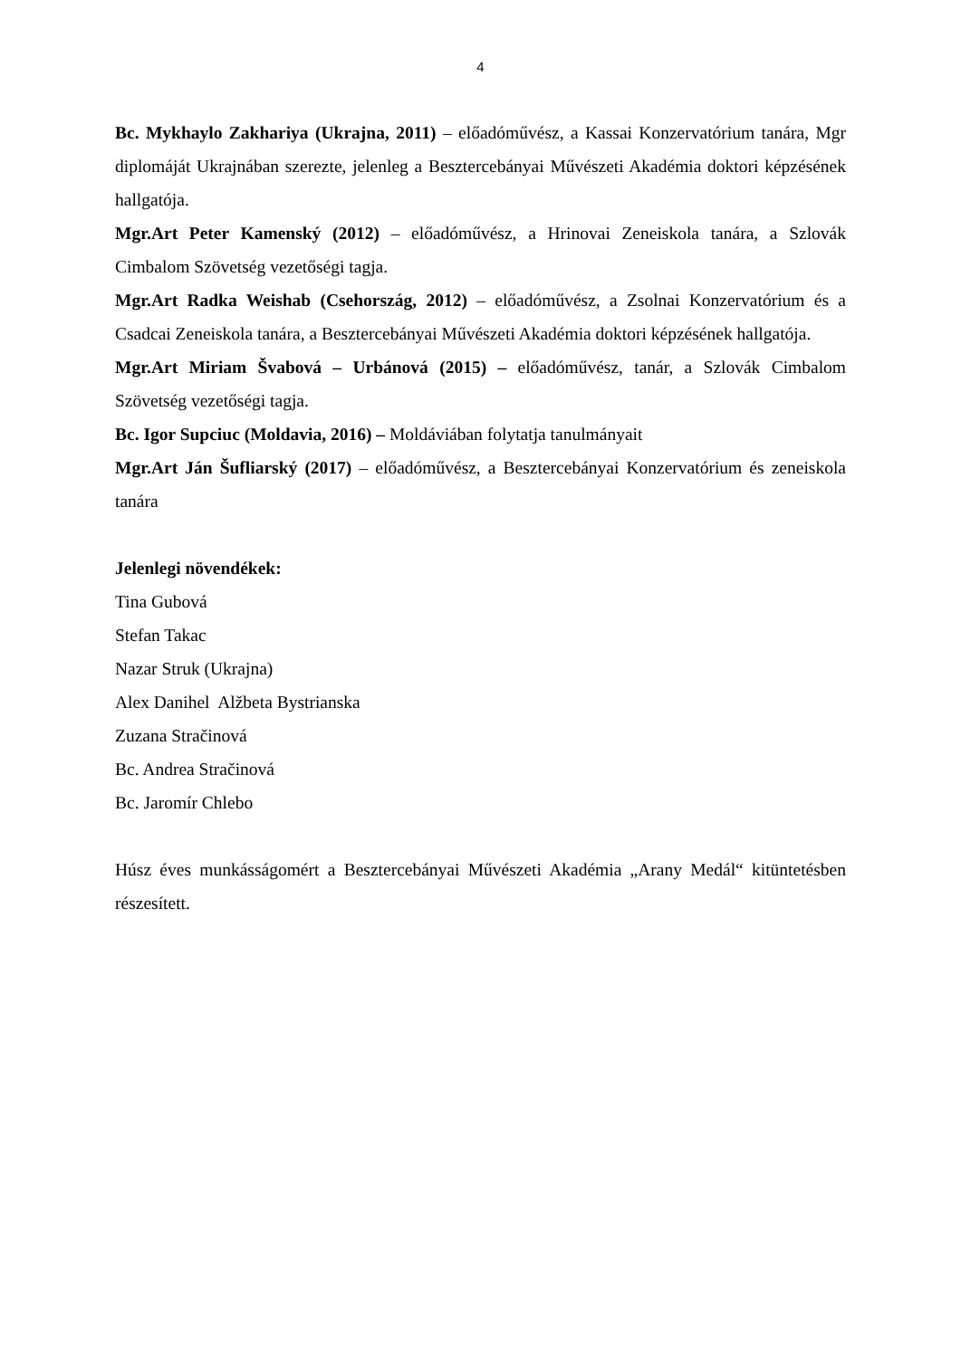4
Bc. Mykhaylo Zakhariya (Ukrajna, 2011) – előadóművész, a Kassai Konzervatórium tanára, Mgr diplomáját Ukrajnában szerezte, jelenleg a Besztercebányai Művészeti Akadémia doktori képzésének hallgatója.
Mgr.Art Peter Kamenský (2012) – előadóművész, a Hrinovai Zeneiskola tanára, a Szlovák Cimbalom Szövetség vezetőségi tagja.
Mgr.Art Radka Weishab (Csehország, 2012) – előadóművész, a Zsolnai Konzervatórium és a Csadcai Zeneiskola tanára, a Besztercebányai Művészeti Akadémia doktori képzésének hallgatója.
Mgr.Art Miriam Švabová – Urbánová (2015) – előadóművész, tanár, a Szlovák Cimbalom Szövetség vezetőségi tagja.
Bc. Igor Supciuc (Moldavia, 2016) – Moldáviában folytatja tanulmányait
Mgr.Art Ján Šufliarský (2017) – előadóművész, a Besztercebányai Konzervatórium és zeneiskola tanára
Jelenlegi növendékek:
Tina Gubová
Stefan Takac
Nazar Struk (Ukrajna)
Alex Danihel Alžbeta Bystrianska
Zuzana Stračinová
Bc. Andrea Stračinová
Bc. Jaromír Chlebo
Húsz éves munkásságomért a Besztercebányai Művészeti Akadémia „Arany Medál“ kitüntetésben részesített.